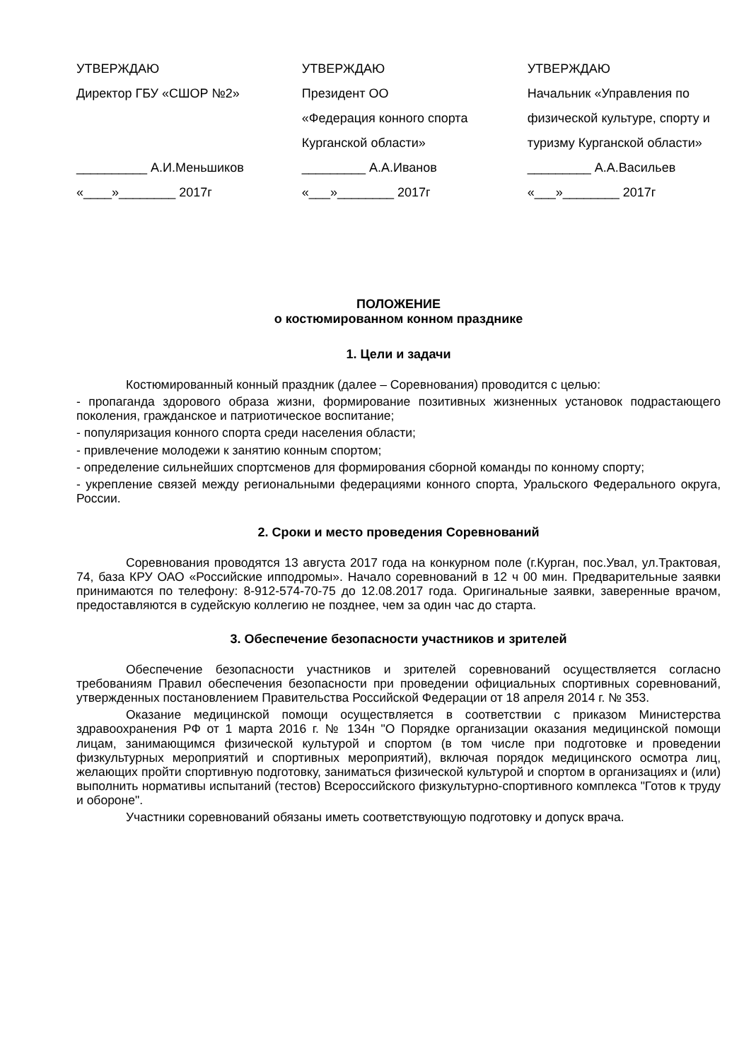УТВЕРЖДАЮ
Директор ГБУ «СШОР №2»
__________ А.И.Меньшиков
«____»________ 2017г
УТВЕРЖДАЮ
Президент ОО
«Федерация конного спорта Курганской области»
_________ А.А.Иванов
«___»________ 2017г
УТВЕРЖДАЮ
Начальник «Управления по физической культуре, спорту и туризму Курганской области»
_________ А.А.Васильев
«___»________ 2017г
ПОЛОЖЕНИЕ
о костюмированном конном празднике
1. Цели и задачи
Костюмированный конный праздник (далее – Соревнования) проводится с целью:
- пропаганда здорового образа жизни, формирование позитивных жизненных установок подрастающего поколения, гражданское и патриотическое воспитание;
- популяризация конного спорта среди населения области;
- привлечение молодежи к занятию конным спортом;
- определение сильнейших спортсменов для формирования сборной команды по конному спорту;
- укрепление связей между региональными федерациями конного спорта, Уральского Федерального округа, России.
2. Сроки и место проведения Соревнований
Соревнования проводятся 13 августа 2017 года на конкурном поле (г.Курган, пос.Увал, ул.Трактовая, 74, база КРУ ОАО «Российские ипподромы». Начало соревнований в 12 ч 00 мин. Предварительные заявки принимаются по телефону: 8-912-574-70-75 до 12.08.2017 года. Оригинальные заявки, заверенные врачом, предоставляются в судейскую коллегию не позднее, чем за один час до старта.
3. Обеспечение безопасности участников и зрителей
Обеспечение безопасности участников и зрителей соревнований осуществляется согласно требованиям Правил обеспечения безопасности при проведении официальных спортивных соревнований, утвержденных постановлением Правительства Российской Федерации от 18 апреля 2014 г. № 353.
Оказание медицинской помощи осуществляется в соответствии с приказом Министерства здравоохранения РФ от 1 марта 2016 г. № 134н "О Порядке организации оказания медицинской помощи лицам, занимающимся физической культурой и спортом (в том числе при подготовке и проведении физкультурных мероприятий и спортивных мероприятий), включая порядок медицинского осмотра лиц, желающих пройти спортивную подготовку, заниматься физической культурой и спортом в организациях и (или) выполнить нормативы испытаний (тестов) Всероссийского физкультурно-спортивного комплекса "Готов к труду и обороне".
Участники соревнований обязаны иметь соответствующую подготовку и допуск врача.